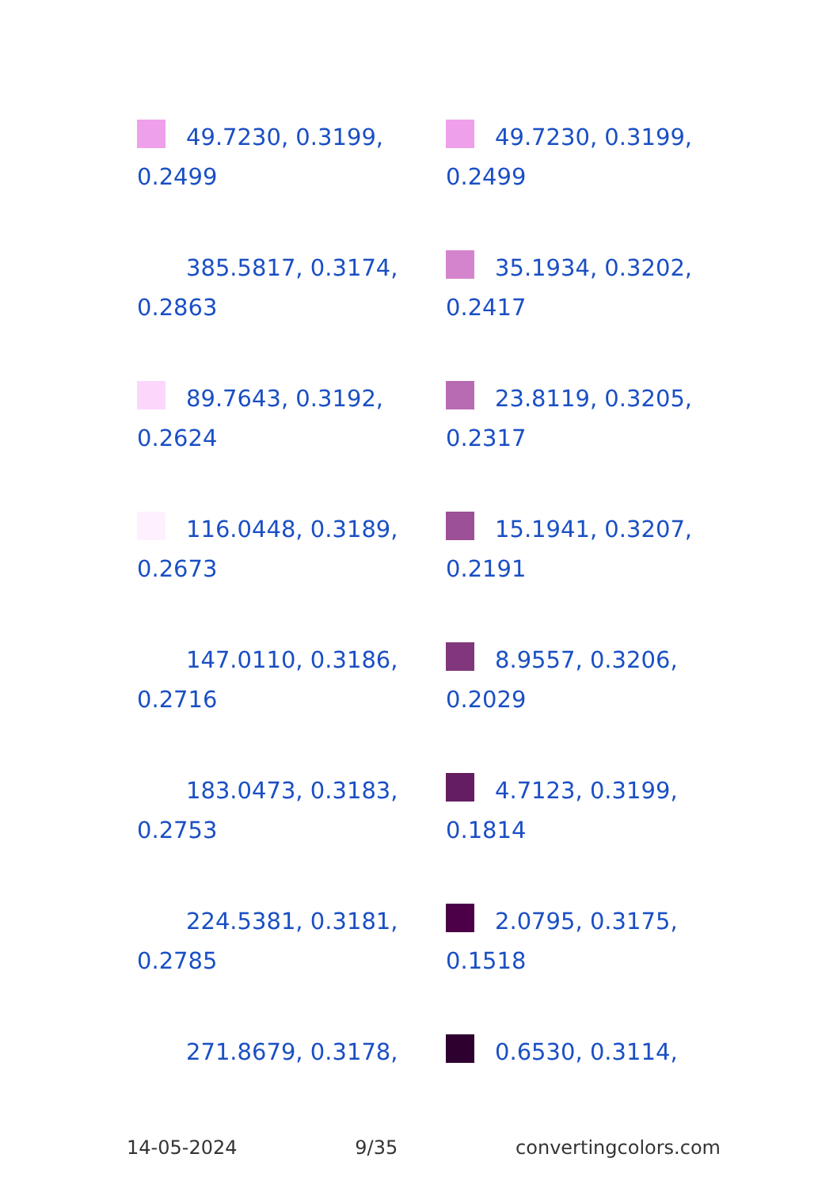49.7230, 0.3199,
0.2499
49.7230, 0.3199,
0.2499
385.5817, 0.3174,
0.2863
35.1934, 0.3202,
0.2417
89.7643, 0.3192,
0.2624
23.8119, 0.3205,
0.2317
116.0448, 0.3189,
0.2673
15.1941, 0.3207,
0.2191
147.0110, 0.3186,
0.2716
8.9557, 0.3206,
0.2029
183.0473, 0.3183,
0.2753
4.7123, 0.3199,
0.1814
224.5381, 0.3181,
0.2785
2.0795, 0.3175,
0.1518
271.8679, 0.3178,
0.6530, 0.3114,
14-05-2024 9/35 convertingcolors.com